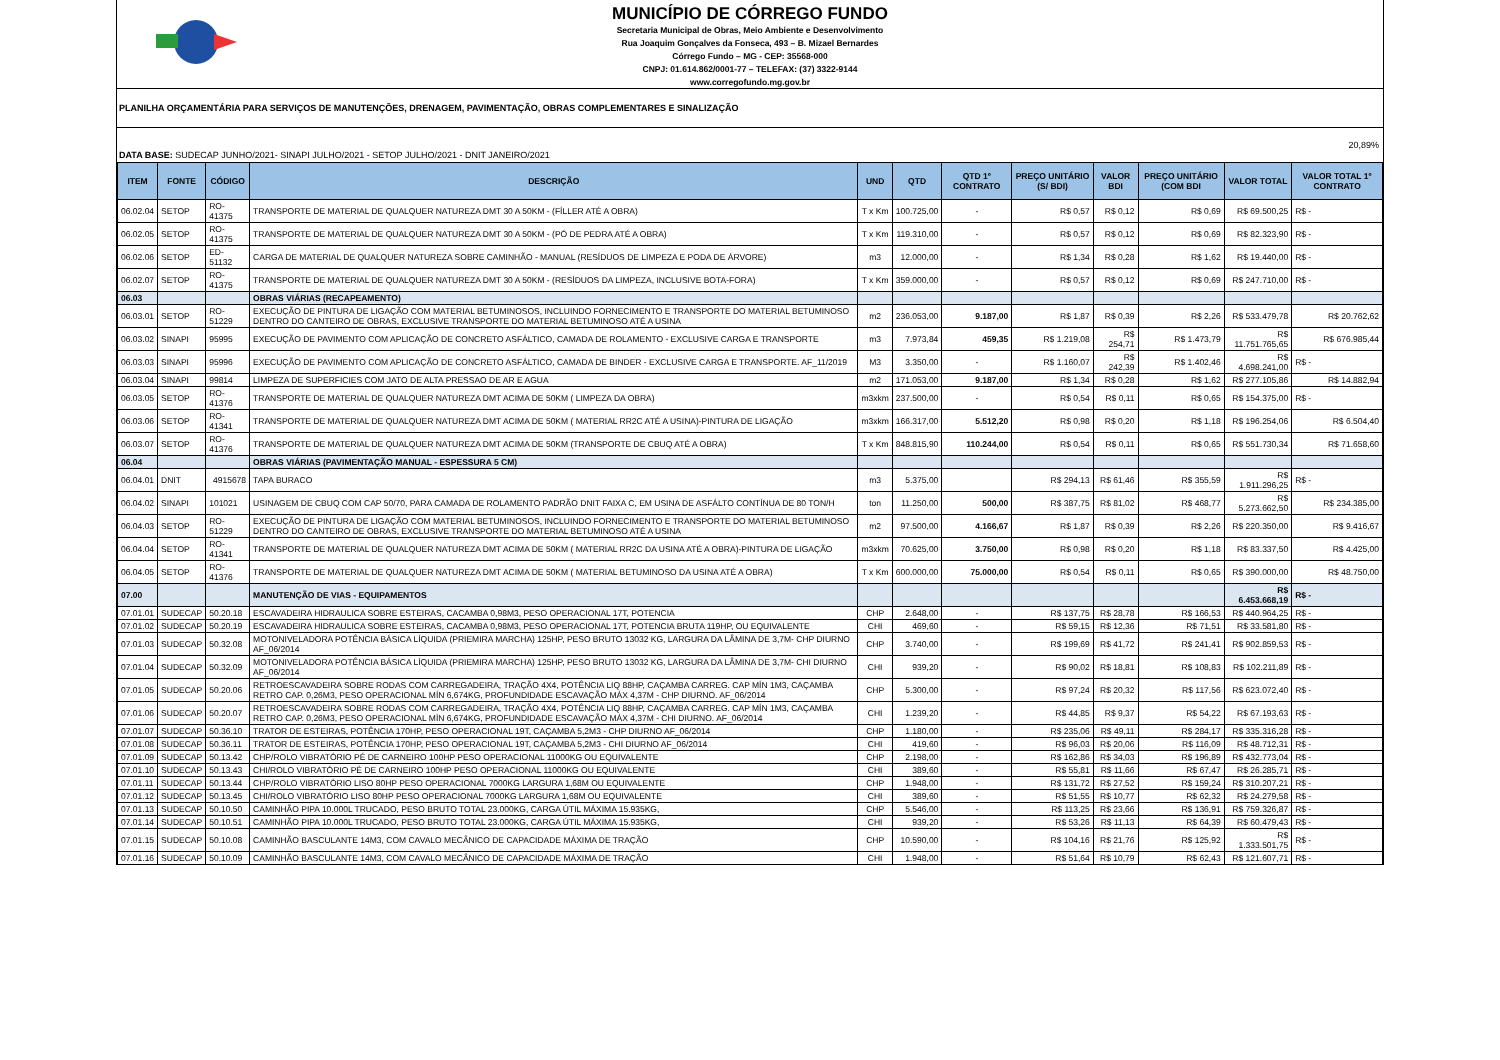MUNICÍPIO DE CÓRREGO FUNDO
Secretaria Municipal de Obras, Meio Ambiente e Desenvolvimento
Rua Joaquim Gonçalves da Fonseca, 493 – B. Mizael Bernardes
Córrego Fundo – MG - CEP: 35568-000
CNPJ: 01.614.862/0001-77 – TELEFAX: (37) 3322-9144
www.corregofundo.mg.gov.br
PLANILHA ORÇAMENTÁRIA PARA SERVIÇOS DE MANUTENÇÕES, DRENAGEM, PAVIMENTAÇÃO, OBRAS COMPLEMENTARES E SINALIZAÇÃO
DATA BASE: SUDECAP JUNHO/2021- SINAPI JULHO/2021 - SETOP JULHO/2021 - DNIT JANEIRO/2021
20,89%
| ITEM | FONTE | CÓDIGO | DESCRIÇÃO | UND | QTD | QTD 1º CONTRATO | PREÇO UNITÁRIO (S/ BDI) | VALOR BDI | PREÇO UNITÁRIO (COM BDI | VALOR TOTAL | VALOR TOTAL 1º CONTRATO |
| --- | --- | --- | --- | --- | --- | --- | --- | --- | --- | --- | --- |
| 06.02.04 | SETOP | RO-41375 | TRANSPORTE DE MATERIAL DE QUALQUER NATUREZA DMT 30 A 50KM - (FÍLLER ATÉ A OBRA) | T x Km | 100.725,00 | - | R$ 0,57 | R$ 0,12 | R$ 0,69 | R$ 69.500,25 | R$ - |
| 06.02.05 | SETOP | RO-41375 | TRANSPORTE DE MATERIAL DE QUALQUER NATUREZA DMT 30 A 50KM - (PÓ DE PEDRA ATÉ A OBRA) | T x Km | 119.310,00 | - | R$ 0,57 | R$ 0,12 | R$ 0,69 | R$ 82.323,90 | R$ - |
| 06.02.06 | SETOP | ED-51132 | CARGA DE MATERIAL DE QUALQUER NATUREZA SOBRE CAMINHÃO - MANUAL (RESÍDUOS DE LIMPEZA E PODA DE ÁRVORE) | m3 | 12.000,00 | - | R$ 1,34 | R$ 0,28 | R$ 1,62 | R$ 19.440,00 | R$ - |
| 06.02.07 | SETOP | RO-41375 | TRANSPORTE DE MATERIAL DE QUALQUER NATUREZA DMT 30 A 50KM - (RESÍDUOS DA LIMPEZA, INCLUSIVE BOTA-FORA) | T x Km | 359.000,00 | - | R$ 0,57 | R$ 0,12 | R$ 0,69 | R$ 247.710,00 | R$ - |
| 06.03 | | | OBRAS VIÁRIAS (RECAPEAMENTO) | | | | | | | | |
| 06.03.01 | SETOP | RO-51229 | EXECUÇÃO DE PINTURA DE LIGAÇÃO COM MATERIAL BETUMINOSOS, INCLUINDO FORNECIMENTO E TRANSPORTE DO MATERIAL BETUMINOSO DENTRO DO CANTEIRO DE OBRAS, EXCLUSIVE TRANSPORTE DO MATERIAL BETUMINOSO ATÉ A USINA | m2 | 236.053,00 | 9.187,00 | R$ 1,87 | R$ 0,39 | R$ 2,26 | R$ 533.479,78 | R$ 20.762,62 |
| 06.03.02 | SINAPI | 95995 | EXECUÇÃO DE PAVIMENTO COM APLICAÇÃO DE CONCRETO ASFÁLTICO, CAMADA DE ROLAMENTO - EXCLUSIVE CARGA E TRANSPORTE | m3 | 7.973,84 | 459,35 | R$ 1.219,08 | R$ 254,71 | R$ 1.473,79 | R$ 11.751.765,65 | R$ 676.985,44 |
| 06.03.03 | SINAPI | 95996 | EXECUÇÃO DE PAVIMENTO COM APLICAÇÃO DE CONCRETO ASFÁLTICO, CAMADA DE BINDER - EXCLUSIVE CARGA E TRANSPORTE. AF_11/2019 | M3 | 3.350,00 | - | R$ 1.160,07 | R$ 242,39 | R$ 1.402,46 | R$ 4.698.241,00 | R$ - |
| 06.03.04 | SINAPI | 99814 | LIMPEZA DE SUPERFICIES COM JATO DE ALTA PRESSAO DE AR E AGUA | m2 | 171.053,00 | 9.187,00 | R$ 1,34 | R$ 0,28 | R$ 1,62 | R$ 277.105,86 | R$ 14.882,94 |
| 06.03.05 | SETOP | RO-41376 | TRANSPORTE DE MATERIAL DE QUALQUER NATUREZA DMT ACIMA DE 50KM ( LIMPEZA DA OBRA) | m3xkm | 237.500,00 | - | R$ 0,54 | R$ 0,11 | R$ 0,65 | R$ 154.375,00 | R$ - |
| 06.03.06 | SETOP | RO-41341 | TRANSPORTE DE MATERIAL DE QUALQUER NATUREZA DMT ACIMA DE 50KM ( MATERIAL RR2C ATÉ A USINA)-PINTURA DE LIGAÇÃO | m3xkm | 166.317,00 | 5.512,20 | R$ 0,98 | R$ 0,20 | R$ 1,18 | R$ 196.254,06 | R$ 6.504,40 |
| 06.03.07 | SETOP | RO-41376 | TRANSPORTE DE MATERIAL DE QUALQUER NATUREZA DMT ACIMA DE 50KM (TRANSPORTE DE CBUQ ATÉ A OBRA) | T x Km | 848.815,90 | 110.244,00 | R$ 0,54 | R$ 0,11 | R$ 0,65 | R$ 551.730,34 | R$ 71.658,60 |
| 06.04 | | | OBRAS VIÁRIAS (PAVIMENTAÇÃO MANUAL - ESPESSURA 5 CM) | | | | | | | | |
| 06.04.01 | DNIT | 4915678 | TAPA BURACO | m3 | 5.375,00 | | R$ 294,13 | R$ 61,46 | R$ 355,59 | R$ 1.911.296,25 | R$ - |
| 06.04.02 | SINAPI | 101021 | USINAGEM DE CBUQ COM CAP 50/70, PARA CAMADA DE ROLAMENTO PADRÃO DNIT FAIXA C, EM USINA DE ASFÁLTO CONTÍNUA DE 80 TON/H | ton | 11.250,00 | 500,00 | R$ 387,75 | R$ 81,02 | R$ 468,77 | R$ 5.273.662,50 | R$ 234.385,00 |
| 06.04.03 | SETOP | RO-51229 | EXECUÇÃO DE PINTURA DE LIGAÇÃO COM MATERIAL BETUMINOSOS, INCLUINDO FORNECIMENTO E TRANSPORTE DO MATERIAL BETUMINOSO DENTRO DO CANTEIRO DE OBRAS, EXCLUSIVE TRANSPORTE DO MATERIAL BETUMINOSO ATÉ A USINA | m2 | 97.500,00 | 4.166,67 | R$ 1,87 | R$ 0,39 | R$ 2,26 | R$ 220.350,00 | R$ 9.416,67 |
| 06.04.04 | SETOP | RO-41341 | TRANSPORTE DE MATERIAL DE QUALQUER NATUREZA DMT ACIMA DE 50KM ( MATERIAL RR2C DA USINA ATÉ A OBRA)-PINTURA DE LIGAÇÃO | m3xkm | 70.625,00 | 3.750,00 | R$ 0,98 | R$ 0,20 | R$ 1,18 | R$ 83.337,50 | R$ 4.425,00 |
| 06.04.05 | SETOP | RO-41376 | TRANSPORTE DE MATERIAL DE QUALQUER NATUREZA DMT ACIMA DE 50KM ( MATERIAL BETUMINOSO DA USINA ATÉ A OBRA) | T x Km | 600.000,00 | 75.000,00 | R$ 0,54 | R$ 0,11 | R$ 0,65 | R$ 390.000,00 | R$ 48.750,00 |
| 07.00 | | | MANUTENÇÃO DE VIAS - EQUIPAMENTOS | | | | | | | R$ 6.453.668,19 | R$ - |
| 07.01.01 | SUDECAP | 50.20.18 | ESCAVADEIRA HIDRAULICA SOBRE ESTEIRAS, CACAMBA 0,98M3, PESO OPERACIONAL 17T, POTENCIA | CHP | 2.648,00 | - | R$ 137,75 | R$ 28,78 | R$ 166,53 | R$ 440.964,25 | R$ - |
| 07.01.02 | SUDECAP | 50.20.19 | ESCAVADEIRA HIDRAULICA SOBRE ESTEIRAS, CACAMBA 0,98M3, PESO OPERACIONAL 17T, POTENCIA BRUTA 119HP, OU EQUIVALENTE | CHI | 469,60 | - | R$ 59,15 | R$ 12,36 | R$ 71,51 | R$ 33.581,80 | R$ - |
| 07.01.03 | SUDECAP | 50.32.08 | MOTONIVELADORA POTÊNCIA BÁSICA LÍQUIDA (PRIEMIRA MARCHA) 125HP, PESO BRUTO 13032 KG, LARGURA DA LÂMINA DE 3,7M- CHP DIURNO AF_06/2014 | CHP | 3.740,00 | - | R$ 199,69 | R$ 41,72 | R$ 241,41 | R$ 902.859,53 | R$ - |
| 07.01.04 | SUDECAP | 50.32.09 | MOTONIVELADORA POTÊNCIA BÁSICA LÍQUIDA (PRIEMIRA MARCHA) 125HP, PESO BRUTO 13032 KG, LARGURA DA LÂMINA DE 3,7M- CHI DIURNO AF_06/2014 | CHI | 939,20 | - | R$ 90,02 | R$ 18,81 | R$ 108,83 | R$ 102.211,89 | R$ - |
| 07.01.05 | SUDECAP | 50.20.06 | RETROESCAVADEIRA SOBRE RODAS COM CARREGADEIRA, TRAÇÃO 4X4, POTÊNCIA LIQ 88HP, CAÇAMBA CARREG. CAP MÍN 1M3, CAÇAMBA RETRO CAP. 0,26M3, PESO OPERACIONAL MÍN 6,674KG, PROFUNDIDADE ESCAVAÇÃO MÁX 4,37M - CHP DIURNO. AF_06/2014 | CHP | 5.300,00 | - | R$ 97,24 | R$ 20,32 | R$ 117,56 | R$ 623.072,40 | R$ - |
| 07.01.06 | SUDECAP | 50.20.07 | RETROESCAVADEIRA SOBRE RODAS COM CARREGADEIRA, TRAÇÃO 4X4, POTÊNCIA LIQ 88HP, CAÇAMBA CARREG. CAP MÍN 1M3, CAÇAMBA RETRO CAP. 0,26M3, PESO OPERACIONAL MÍN 6,674KG, PROFUNDIDADE ESCAVAÇÃO MÁX 4,37M - CHI DIURNO. AF_06/2014 | CHI | 1.239,20 | - | R$ 44,85 | R$ 9,37 | R$ 54,22 | R$ 67.193,63 | R$ - |
| 07.01.07 | SUDECAP | 50.36.10 | TRATOR DE ESTEIRAS, POTÊNCIA 170HP, PESO OPERACIONAL 19T, CAÇAMBA 5,2M3 - CHP DIURNO AF_06/2014 | CHP | 1.180,00 | - | R$ 235,06 | R$ 49,11 | R$ 284,17 | R$ 335.316,28 | R$ - |
| 07.01.08 | SUDECAP | 50.36.11 | TRATOR DE ESTEIRAS, POTÊNCIA 170HP, PESO OPERACIONAL 19T, CAÇAMBA 5,2M3 - CHI DIURNO AF_06/2014 | CHI | 419,60 | - | R$ 96,03 | R$ 20,06 | R$ 116,09 | R$ 48.712,31 | R$ - |
| 07.01.09 | SUDECAP | 50.13.42 | CHP/ROLO VIBRATÓRIO PÉ DE CARNEIRO 100HP PESO OPERACIONAL 11000KG OU EQUIVALENTE | CHP | 2.198,00 | - | R$ 162,86 | R$ 34,03 | R$ 196,89 | R$ 432.773,04 | R$ - |
| 07.01.10 | SUDECAP | 50.13.43 | CHI/ROLO VIBRATÓRIO PÉ DE CARNEIRO 100HP PESO OPERACIONAL 11000KG OU EQUIVALENTE | CHI | 389,60 | - | R$ 55,81 | R$ 11,66 | R$ 67,47 | R$ 26.285,71 | R$ - |
| 07.01.11 | SUDECAP | 50.13.44 | CHP/ROLO VIBRATÓRIO LISO 80HP PESO OPERACIONAL 7000KG LARGURA 1,68M OU EQUIVALENTE | CHP | 1.948,00 | - | R$ 131,72 | R$ 27,52 | R$ 159,24 | R$ 310.207,21 | R$ - |
| 07.01.12 | SUDECAP | 50.13.45 | CHI/ROLO VIBRATÓRIO LISO 80HP PESO OPERACIONAL 7000KG LARGURA 1,68M OU EQUIVALENTE | CHI | 389,60 | - | R$ 51,55 | R$ 10,77 | R$ 62,32 | R$ 24.279,58 | R$ - |
| 07.01.13 | SUDECAP | 50.10.50 | CAMINHÃO PIPA 10.000L TRUCADO, PESO BRUTO TOTAL 23.000KG, CARGA ÚTIL MÁXIMA 15.935KG, | CHP | 5.546,00 | - | R$ 113,25 | R$ 23,66 | R$ 136,91 | R$ 759.326,87 | R$ - |
| 07.01.14 | SUDECAP | 50.10.51 | CAMINHÃO PIPA 10.000L TRUCADO, PESO BRUTO TOTAL 23.000KG, CARGA ÚTIL MÁXIMA 15.935KG, | CHI | 939,20 | - | R$ 53,26 | R$ 11,13 | R$ 64,39 | R$ 60.479,43 | R$ - |
| 07.01.15 | SUDECAP | 50.10.08 | CAMINHÃO BASCULANTE 14M3, COM CAVALO MECÂNICO DE CAPACIDADE MÁXIMA DE TRAÇÃO | CHP | 10.590,00 | - | R$ 104,16 | R$ 21,76 | R$ 125,92 | R$ 1.333.501,75 | R$ - |
| 07.01.16 | SUDECAP | 50.10.09 | CAMINHÃO BASCULANTE 14M3, COM CAVALO MECÂNICO DE CAPACIDADE MÁXIMA DE TRAÇÃO | CHI | 1.948,00 | - | R$ 51,64 | R$ 10,79 | R$ 62,43 | R$ 121.607,71 | R$ - |